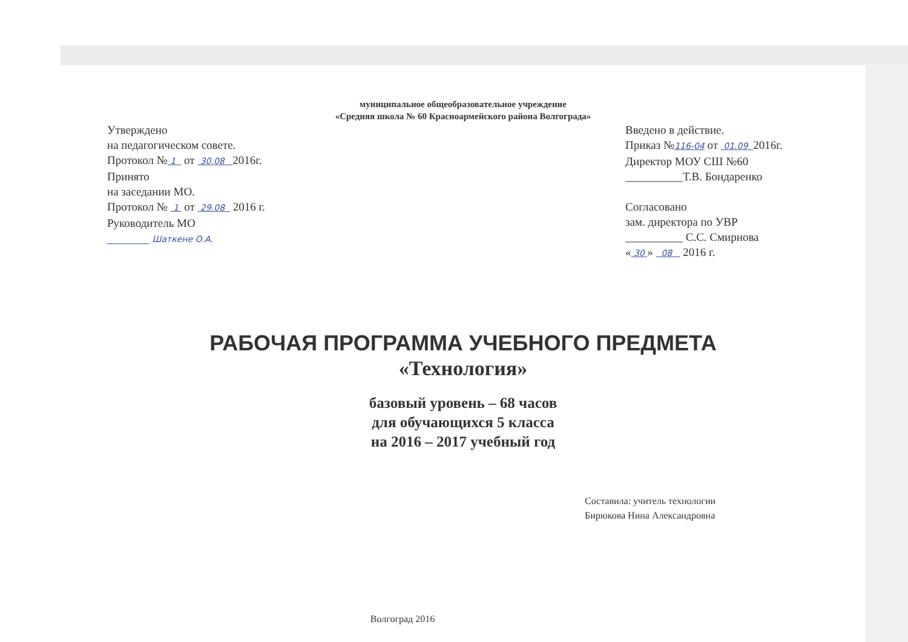муниципальное общеобразовательное учреждение
«Средняя школа № 60 Красноармейского района Волгограда»
Утверждено
на педагогическом совете.
Протокол № 1 от 30.08 2016г.
Принято
на заседании МО.
Протокол № 1 от 29.08 2016 г.
Руководитель МО
__________ Шаткене О.А.
Введено в действие.
Приказ №116-04 от 01.09 2016г.
Директор МОУ СШ №60
__________Т.В. Бондаренко
Согласовано
зам. директора по УВР
__________ С.С. Смирнова
« 30 » 08 2016 г.
РАБОЧАЯ ПРОГРАММА УЧЕБНОГО ПРЕДМЕТА
«Технология»
базовый уровень – 68 часов
для обучающихся 5 класса
на 2016 – 2017 учебный год
Составила: учитель технологии
Бирюкова Нина Александровна
Волгоград 2016